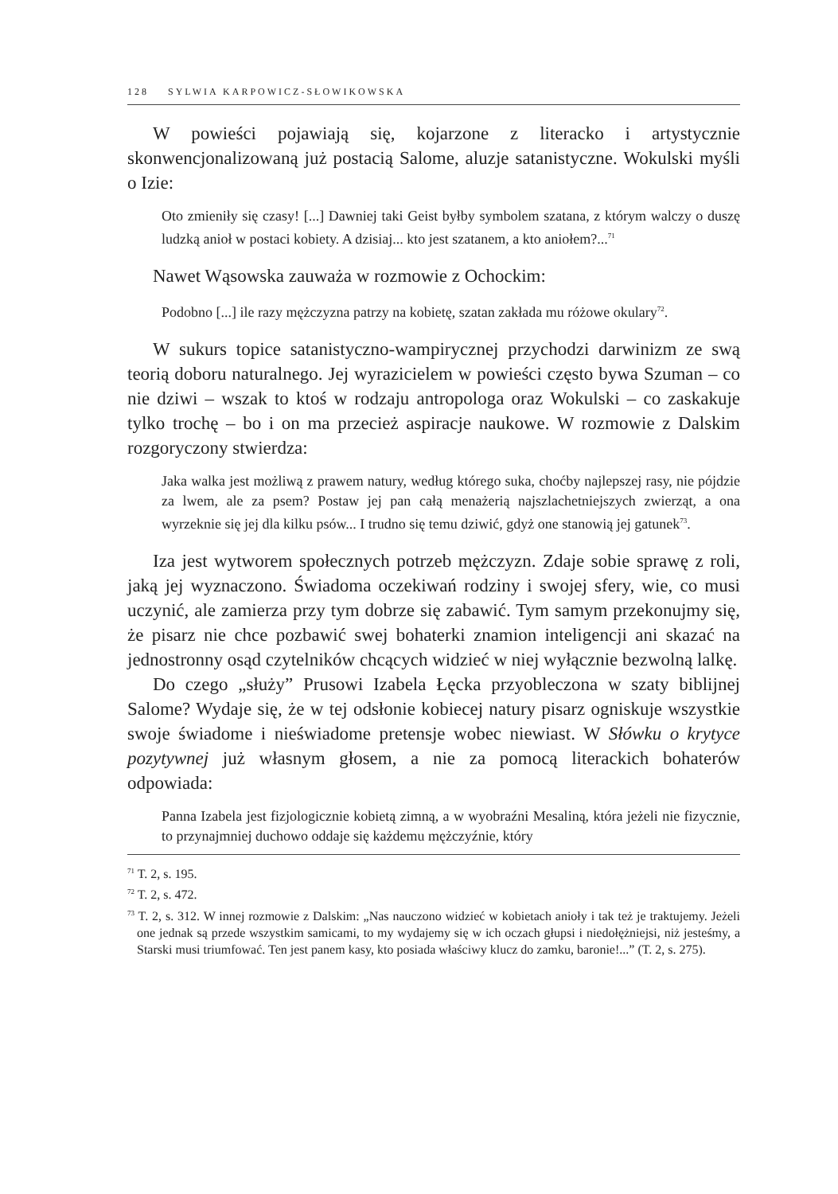128 SYLWIA KARPOWICZ-SŁOWIKOWSKA
W powieści pojawiają się, kojarzone z literacko i artystycznie skonwencjonalizowaną już postacią Salome, aluzje satanistyczne. Wokulski myśli o Izie:
Oto zmieniły się czasy! [...] Dawniej taki Geist byłby symbolem szatana, z którym walczy o duszę ludzką anioł w postaci kobiety. A dzisiaj... kto jest szatanem, a kto aniołem?...<sup>71</sup>
Nawet Wąsowska zauważa w rozmowie z Ochockim:
Podobno [...] ile razy mężczyzna patrzy na kobietę, szatan zakłada mu różowe okulary<sup>72</sup>.
W sukurs topice satanistyczno-wampirycznej przychodzi darwinizm ze swą teorią doboru naturalnego. Jej wyrazicielem w powieści często bywa Szuman – co nie dziwi – wszak to ktoś w rodzaju antropologa oraz Wokulski – co zaskakuje tylko trochę – bo i on ma przecież aspiracje naukowe. W rozmowie z Dalskim rozgoryczony stwierdza:
Jaka walka jest możliwą z prawem natury, według którego suka, choćby najlepszej rasy, nie pójdzie za lwem, ale za psem? Postaw jej pan całą menażerią najszlachetniejszych zwierząt, a ona wyrzeknie się jej dla kilku psów... I trudno się temu dziwić, gdyż one stanowią jej gatunek<sup>73</sup>.
Iza jest wytworem społecznych potrzeb mężczyzn. Zdaje sobie sprawę z roli, jaką jej wyznaczono. Świadoma oczekiwań rodziny i swojej sfery, wie, co musi uczynić, ale zamierza przy tym dobrze się zabawić. Tym samym przekonujmy się, że pisarz nie chce pozbawić swej bohaterki znamion inteligencji ani skazać na jednostronny osąd czytelników chcących widzieć w niej wyłącznie bezwolną lalkę.
Do czego „służy” Prusowi Izabela Łęcka przyobleczona w szaty biblijnej Salome? Wydaje się, że w tej odsłonie kobiecej natury pisarz ogniskuje wszystkie swoje świadome i nieświadome pretensje wobec niewiast. W Słówku o krytyce pozytywnej już własnym głosem, a nie za pomocą literackich bohaterów odpowiada:
Panna Izabela jest fizjologicznie kobietą zimną, a w wyobraźni Mesaliną, która jeżeli nie fizycznie, to przynajmniej duchowo oddaje się każdemu mężczyźnie, który
<sup>71</sup> T. 2, s. 195.
<sup>72</sup> T. 2, s. 472.
<sup>73</sup> T. 2, s. 312. W innej rozmowie z Dalskim: „Nas nauczono widzieć w kobietach anioły i tak też je traktujemy. Jeżeli one jednak są przede wszystkim samicami, to my wydajemy się w ich oczach głupsi i niedołężniejsi, niż jesteśmy, a Starski musi triumfować. Ten jest panem kasy, kto posiada właściwy klucz do zamku, baronie!...” (T. 2, s. 275).